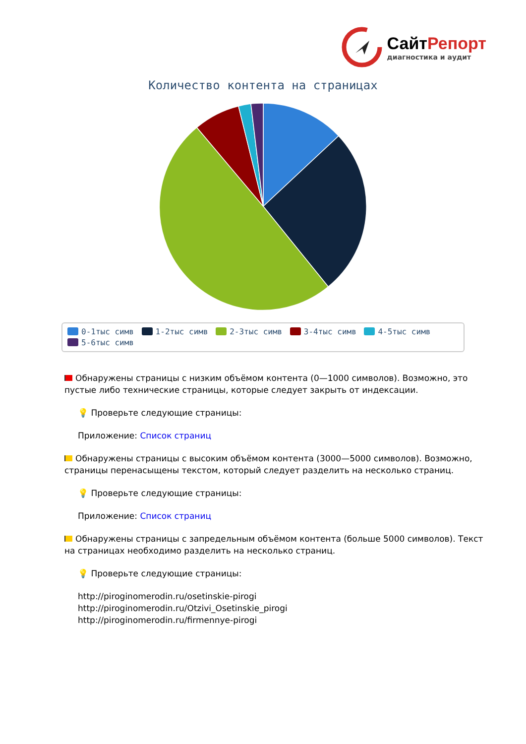СайтРепорт
диагностика и аудит
Количество контента на страницах
0-1тыс симв 1-2тыс симв 2-3тыс симв 3-4тыс симв 4-5тыс симв 5-6тыс симв
Обнаружены страницы с низким объёмом контента (0—1000 символов). Возможно, это пустые либо технические страницы, которые следует закрыть от индексации.
💡 Проверьте следующие страницы:
Приложение: Список страниц
Обнаружены страницы с высоким объёмом контента (3000—5000 символов). Возможно, страницы перенасыщены текстом, который следует разделить на несколько страниц.
💡 Проверьте следующие страницы:
Приложение: Список страниц
Обнаружены страницы с запредельным объёмом контента (больше 5000 символов). Текст на страницах необходимо разделить на несколько страниц.
💡 Проверьте следующие страницы:
http://piroginomerodin.ru/osetinskie-pirogi
http://piroginomerodin.ru/Otzivi_Osetinskie_pirogi
http://piroginomerodin.ru/firmennye-pirogi